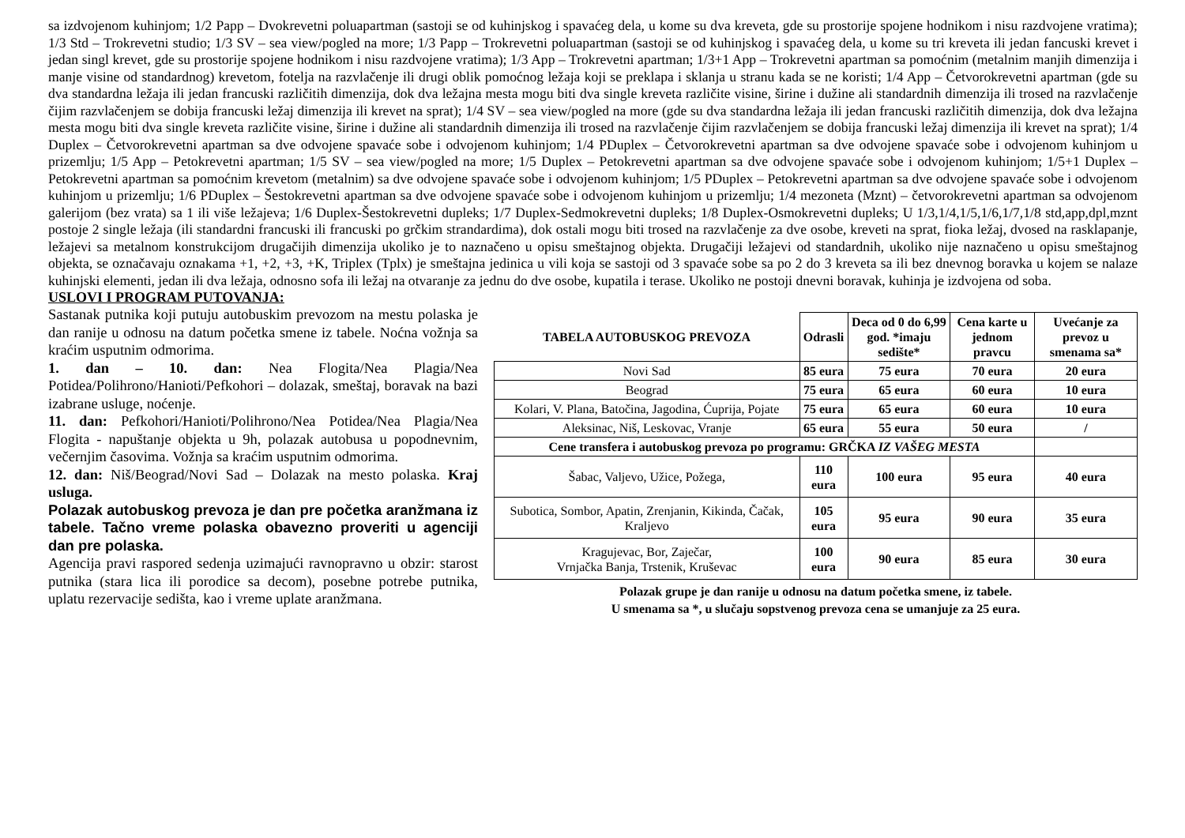sa izdvojenom kuhinjom; 1/2 Papp – Dvokrevetni poluapartman (sastoji se od kuhinjskog i spavaćeg dela, u kome su dva kreveta, gde su prostorije spojene hodnikom i nisu razdvojene vratima); 1/3 Std – Trokrevetni studio; 1/3 SV – sea view/pogled na more; 1/3 Papp – Trokrevetni poluapartman (sastoji se od kuhinjskog i spavaćeg dela, u kome su tri kreveta ili jedan fancuski krevet i jedan singl krevet, gde su prostorije spojene hodnikom i nisu razdvojene vratima); 1/3 App – Trokrevetni apartman; 1/3+1 App – Trokrevetni apartman sa pomoćnim (metalnim manjih dimenzija i manje visine od standardnog) krevetom, fotelja na razvlačenje ili drugi oblik pomoćnog ležaja koji se preklapa i sklanja u stranu kada se ne koristi; 1/4 App – Četvorokrevetni apartman (gde su dva standardna ležaja ili jedan francuski različitih dimenzija, dok dva ležajna mesta mogu biti dva single kreveta različite visine, širine i dužine ali standardnih dimenzija ili trosed na razvlačenje čijim razvlačenjem se dobija francuski ležaj dimenzija ili krevet na sprat); 1/4 SV – sea view/pogled na more (gde su dva standardna ležaja ili jedan francuski različitih dimenzija, dok dva ležajna mesta mogu biti dva single kreveta različite visine, širine i dužine ali standardnih dimenzija ili trosed na razvlačenje čijim razvlačenjem se dobija francuski ležaj dimenzija ili krevet na sprat); 1/4 Duplex – Četvorokrevetni apartman sa dve odvojene spavaće sobe i odvojenom kuhinjom; 1/4 PDuplex – Četvorokrevetni apartman sa dve odvojene spavaće sobe i odvojenom kuhinjom u prizemlju; 1/5 App – Petokrevetni apartman; 1/5 SV – sea view/pogled na more; 1/5 Duplex – Petokrevetni apartman sa dve odvojene spavaće sobe i odvojenom kuhinjom; 1/5+1 Duplex – Petokrevetni apartman sa pomoćnim krevetom (metalnim) sa dve odvojene spavaće sobe i odvojenom kuhinjom; 1/5 PDuplex – Petokrevetni apartman sa dve odvojene spavaće sobe i odvojenom kuhinjom u prizemlju; 1/6 PDuplex – Šestokrevetni apartman sa dve odvojene spavaće sobe i odvojenom kuhinjom u prizemlju; 1/4 mezoneta (Mznt) – četvorokrevetni apartman sa odvojenom galerijom (bez vrata) sa 1 ili više ležajeva; 1/6 Duplex-Šestokrevetni dupleks; 1/7 Duplex-Sedmokrevetni dupleks; 1/8 Duplex-Osmokrevetni dupleks; U 1/3,1/4,1/5,1/6,1/7,1/8 std,app,dpl,mznt postoje 2 single ležaja (ili standardni francuski ili francuski po grčkim strandardima), dok ostali mogu biti trosed na razvlačenje za dve osobe, kreveti na sprat, fioka ležaj, dvosed na rasklapanje, ležajevi sa metalnom konstrukcijom drugačijih dimenzija ukoliko je to naznačeno u opisu smeštajnog objekta. Drugačiji ležajevi od standardnih, ukoliko nije naznačeno u opisu smeštajnog objekta, se označavaju oznakama +1, +2, +3, +K, Triplex (Tplx) je smeštajna jedinica u vili koja se sastoji od 3 spavaće sobe sa po 2 do 3 kreveta sa ili bez dnevnog boravka u kojem se nalaze kuhinjski elementi, jedan ili dva ležaja, odnosno sofa ili ležaj na otvaranje za jednu do dve osobe, kupatila i terase. Ukoliko ne postoji dnevni boravak, kuhinja je izdvojena od soba.
USLOVI I PROGRAM PUTOVANJA:
Sastanak putnika koji putuju autobuskim prevozom na mestu polaska je dan ranije u odnosu na datum početka smene iz tabele. Noćna vožnja sa kraćim usputnim odmorima.
1. dan – 10. dan: Nea Flogita/Nea Plagia/Nea Potidea/Polihrono/Hanioti/Pefkohori – dolazak, smeštaj, boravak na bazi izabrane usluge, noćenje.
11. dan: Pefkohori/Hanioti/Polihrono/Nea Potidea/Nea Plagia/Nea Flogita - napuštanje objekta u 9h, polazak autobusa u popodnevnim, večernjim časovima. Vožnja sa kraćim usputnim odmorima.
12. dan: Niš/Beograd/Novi Sad – Dolazak na mesto polaska. Kraj usluga.
Polazak autobuskog prevoza je dan pre početka aranžmana iz tabele. Tačno vreme polaska obavezno proveriti u agenciji dan pre polaska.
Agencija pravi raspored sedenja uzimajući ravnopravno u obzir: starost putnika (stara lica ili porodice sa decom), posebne potrebe putnika, uplatu rezervacije sedišta, kao i vreme uplate aranžmana.
| TABELA AUTOBUSKOG PREVOZA | Odrasli | Deca od 0 do 6,99 god. *imaju sedište* | Cena karte u jednom pravcu | Uvećanje za prevoz u smenama sa* |
| --- | --- | --- | --- | --- |
| Novi Sad | 85 eura | 75 eura | 70 eura | 20 eura |
| Beograd | 75 eura | 65 eura | 60 eura | 10 eura |
| Kolari, V. Plana, Batočina, Jagodina, Ćuprija, Pojate | 75 eura | 65 eura | 60 eura | 10 eura |
| Aleksinac, Niš, Leskovac, Vranje | 65 eura | 55 eura | 50 eura | / |
| Cene transfera i autobuskog prevoza po programu: GRČKA IZ VAŠEG MESTA | | | | |
| Šabac, Valjevo, Užice, Požega, | 110 eura | 100 eura | 95 eura | 40 eura |
| Subotica, Sombor, Apatin, Zrenjanin, Kikinda, Čačak, Kraljevo | 105 eura | 95 eura | 90 eura | 35 eura |
| Kragujevac, Bor, Zaječar, Vrnjačka Banja, Trstenik, Kruševac | 100 eura | 90 eura | 85 eura | 30 eura |
Polazak grupe je dan ranije u odnosu na datum početka smene, iz tabele.
U smenama sa *, u slučaju sopstvenog prevoza cena se umanjuje za 25 eura.